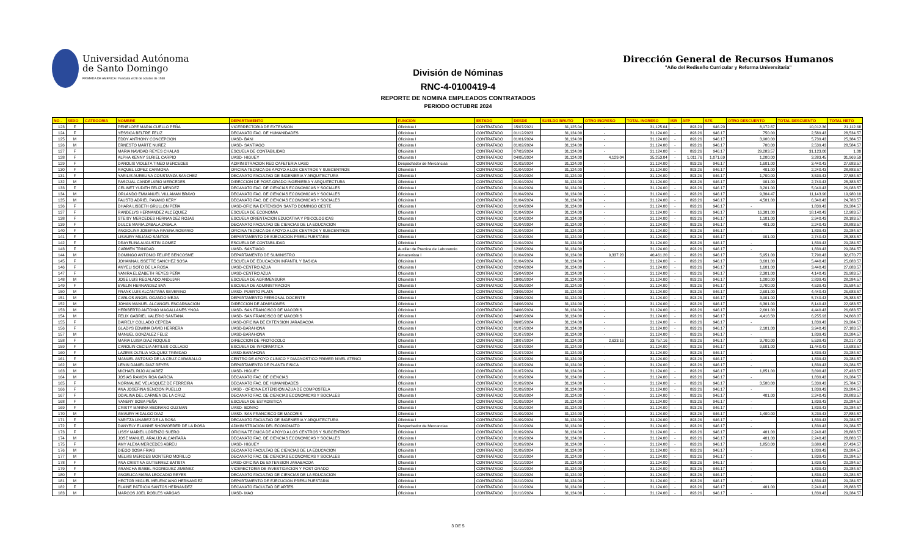Universidad Autónoma
de Santo Domingo
PRIMADA DE AMERICA / Fundada el 28 de octubre de 1538
Dirección General de Recursos Humanos
"Año del Rediseño Curricular y Reforma Universitaria"
División de Nóminas
RNC-4-0100419-4
REPORTE DE NOMINA EMPLEADOS CONTRATADOS
PERIODO OCTUBRE 2024
| NO . | SEXO | CATEGORIA | NOMBRE | DEPARTAMENTO | FUNCION | ESTADO | DESDE | SUELDO BRUTO | OTRO INGRESO | TOTAL INGRESO | ISR | AFP | SFS | OTRO DESCUENTO | TOTAL DESCUENTO | TOTAL NETO |
| --- | --- | --- | --- | --- | --- | --- | --- | --- | --- | --- | --- | --- | --- | --- | --- | --- |
| 123 | F | | PENELOPE MARIA CUELLO PEÑA | VICERRECTORIA DE EXTENSION | Oficinista I | CONTRATADO | 15/07/2021 | 31,125.04 | - | 31,125.04 | - | 893.29 | 946.20 | 8,172.87 | 10,012.36 | 21,112.68 |
| 124 | F | | YESSICA BELTRE FELIZ | DECANATO FAC. DE HUMANIDADES | Oficinista I | CONTRATADO | 01/12/2023 | 31,124.00 | - | 31,124.00 | - | 893.26 | 946.17 | 750.00 | 2,589.43 | 28,534.57 |
| 125 | M | | EDDY ANTHONY CONCEPCION | UASD- BANI | Oficinista I | CONTRATADO | 01/01/2024 | 31,124.00 | - | 31,124.00 | - | 893.26 | 946.17 | 3,900.00 | 5,739.43 | 25,384.57 |
| 126 | M | | ERNESTO MARTE NUÑEZ | UASD- SANTIAGO | Oficinista I | CONTRATADO | 01/02/2024 | 31,124.00 | - | 31,124.00 | - | 893.26 | 946.17 | 700.00 | 2,539.43 | 28,584.57 |
| 127 | F | | MARIA NAVIDAD REYES CHALAS | ESCUELA DE CONTABILIDAD | Oficinista I | CONTRATADO | 07/03/2024 | 31,124.00 | - | 31,124.00 | - | 893.26 | 946.17 | 29,283.57 | 31,123.00 | 1.00 |
| 128 | F | | ALPHA KENNY SURIEL CARPIO | UASD- HIGUEY | Oficinista I | CONTRATADO | 04/05/2024 | 31,124.00 | 4,129.04 | 35,253.04 | - | 1,011.76 | 1,071.69 | 1,200.00 | 3,283.45 | 31,969.59 |
| 129 | F | | DAROLIS VIOLETA TINEO MERCEDES | ADMINISTRACION RED CAFETERIA UASD | Despachador de Mercancias | CONTRATADO | 01/03/2024 | 31,124.00 | - | 31,124.00 | - | 893.26 | 946.17 | 1,601.00 | 3,440.43 | 27,683.57 |
| 130 | F | | RAQUEL LOPEZ CARMONA | OFICINA TECNICA DE APOYO A LOS CENTROS Y SUBCENTROS | Oficinista I | CONTRATADO | 01/04/2024 | 31,124.00 | - | 31,124.00 | - | 893.26 | 946.17 | 401.00 | 2,240.43 | 28,883.57 |
| 131 | F | | YARILIS AURELINA CONSTANZA SANCHEZ | DECANATO FACULTAD DE INGENIERIA Y ARQUITECTURA | Oficinista I | CONTRATADO | 01/04/2024 | 31,124.00 | - | 31,124.00 | - | 893.26 | 946.17 | 1,700.00 | 3,539.43 | 27,584.57 |
| 132 | M | | PASCUAL CANDELARIO MERCEDES | DIRECCION DE POST-GRADO INGENIERIA Y ARQUITECTURA | Oficinista I | CONTRATADO | 01/04/2024 | 31,124.00 | - | 31,124.00 | - | 893.26 | 946.17 | 901.00 | 2,740.43 | 28,383.57 |
| 133 | F | | CELINET YUDITH FELIZ MENDEZ | DECANATO FAC. DE CIENCIAS ECONOMICAS Y SOCIALES | Oficinista I | CONTRATADO | 01/04/2024 | 31,124.00 | - | 31,124.00 | - | 893.26 | 946.17 | 3,201.00 | 5,040.43 | 26,083.57 |
| 134 | M | | ORLANDO EMMANUEL VILLAMAN BRAVO | DECANATO FAC. DE CIENCIAS ECONOMICAS Y SOCIALES | Oficinista I | CONTRATADO | 01/04/2024 | 31,124.00 | - | 31,124.00 | - | 893.26 | 946.17 | 9,304.47 | 11,143.90 | 19,980.10 |
| 135 | M | | FAUSTO ADRIEL PAYANO KERY | DECANATO FAC. DE CIENCIAS ECONOMICAS Y SOCIALES | Oficinista I | CONTRATADO | 01/04/2024 | 31,124.00 | - | 31,124.00 | - | 893.26 | 946.17 | 4,501.00 | 6,340.43 | 24,783.57 |
| 136 | F | | DHARA LISBETH GRULLON PEÑA | UASD-OFICINA EXTENSIÓN SANTO DOMINGO OESTE | Oficinista I | CONTRATADO | 01/04/2024 | 31,124.00 | - | 31,124.00 | - | 893.26 | 946.17 | - | 1,839.43 | 29,284.57 |
| 137 | F | | RANDELYS HERNANDEZ ALCEQUIEZ | ESCUELA DE ECONOMIA | Oficinista I | CONTRATADO | 01/04/2024 | 31,124.00 | - | 31,124.00 | - | 893.26 | 946.17 | 16,301.00 | 18,140.43 | 12,983.57 |
| 138 | F | | STEISY MERCEDES HERNANDEZ ROJAS | ESCUELA ORIENTACION EDUCATIVA Y PSICOLOGICAS | Oficinista I | CONTRATADO | 01/04/2024 | 31,124.00 | - | 31,124.00 | - | 893.26 | 946.17 | 1,101.00 | 2,940.43 | 28,183.57 |
| 139 | F | | DULCE MARIA ZABALA ZABALA | DECANATO FACULTAD DE CIENCIAS DE LA EDUCACION | Oficinista I | CONTRATADO | 01/04/2024 | 31,124.00 | - | 31,124.00 | - | 893.26 | 946.17 | 401.00 | 2,240.43 | 28,883.57 |
| 140 | F | | ANGIOLINA JOSEFINA RIVERA ROSARIO | OFICINA TECNICA DE APOYO A LOS CENTROS Y SUBCENTROS | Oficinista I | CONTRATADO | 01/04/2024 | 31,124.00 | - | 31,124.00 | - | 893.26 | 946.17 | - | 1,839.43 | 29,284.57 |
| 141 | F | | LISAURY MILIANO SANTOS | DEPARTAMENTO DE EJECUCION PRESUPUESTARIA | Oficinista I | CONTRATADO | 01/04/2024 | 31,124.00 | - | 31,124.00 | - | 893.26 | 946.17 | 901.00 | 2,740.43 | 28,383.57 |
| 142 | F | | DRAYELINA AUGUSTIN GOMEZ | ESCUELA DE CONTABILIDAD | Oficinista I | CONTRATADO | 01/04/2024 | 31,124.00 | - | 31,124.00 | - | 893.26 | 946.17 | - | 1,839.43 | 29,284.57 |
| 143 | F | | CARMEN TRINIDAD | UASD- SANTIAGO | Auxiliar de Practica de Laboratotio | CONTRATADO | 12/08/2024 | 31,124.00 | - | 31,124.00 | - | 893.26 | 946.17 | - | 1,839.43 | 29,284.57 |
| 144 | M | | DOMINGO ANTONIO FELIPE BENCOSME | DEPARTAMENTO DE SUMINISTRO | Almacenista I | CONTRATADO | 01/04/2024 | 31,124.00 | 9,337.20 | 40,461.20 | - | 893.26 | 946.17 | 5,951.00 | 7,790.43 | 32,670.77 |
| 145 | F | | JOHANNA LISSETTE SANCHEZ SOSA | ESCUELA DE EDUCACION INFANTIL Y BASICA | Oficinista I | CONTRATADO | 01/04/2024 | 31,124.00 | - | 31,124.00 | - | 893.26 | 946.17 | 3,601.00 | 5,440.43 | 25,683.57 |
| 146 | F | | ANYELI SOTO DE LA ROSA | UASD-CENTRO AZUA | Oficinista I | CONTRATADO | 02/04/2024 | 31,124.00 | - | 31,124.00 | - | 893.26 | 946.17 | 1,601.00 | 3,440.43 | 27,683.57 |
| 147 | F | | YANIRA ELIZABETH REYES PEÑA | UASD-CENTRO AZUA | Oficinista I | CONTRATADO | 05/04/2024 | 31,124.00 | - | 31,124.00 | - | 893.26 | 946.17 | 2,301.00 | 4,140.43 | 26,983.57 |
| 148 | M | | JOSE LUIS REGALADO ANDUJAR | ESCUELA DE AGRIMENSURA | Oficinista I | CONTRATADO | 10/06/2024 | 31,124.00 | - | 31,124.00 | - | 893.26 | 946.17 | 1,000.00 | 2,839.43 | 28,284.57 |
| 149 | F | | EVELIN HERNANDEZ EVA | ESCUELA DE ADMINISTRACION | Oficinista I | CONTRATADO | 01/06/2024 | 31,124.00 | - | 31,124.00 | - | 893.26 | 946.17 | 2,700.00 | 4,539.43 | 26,584.57 |
| 150 | M | | FRANK LUIS ALCANTARA SEVERINO | UASD- PUERTO PLATA | Oficinista I | CONTRATADO | 03/06/2024 | 31,124.00 | - | 31,124.00 | - | 893.26 | 946.17 | 2,601.00 | 4,440.43 | 26,683.57 |
| 151 | M | | CARLOS ANGEL OGANDO MEJIA | DEPARTAMENTO PERSONAL DOCENTE | Oficinista I | CONTRATADO | 03/06/2024 | 31,124.00 | - | 31,124.00 | - | 893.26 | 946.17 | 3,901.00 | 5,740.43 | 25,383.57 |
| 152 | M | | JOHAN MANUEL ALCANGEL ENCARNACION | DIRECCION DE ADMISIONES | Oficinista I | CONTRATADO | 04/06/2024 | 31,124.00 | - | 31,124.00 | - | 893.26 | 946.17 | 6,301.00 | 8,140.43 | 22,983.57 |
| 153 | M | | HERIBERTO ANTONIO MAGALLANES YNOA | UASD- SAN FRANCISCO DE MACORIS | Oficinista I | CONTRATADO | 04/06/2024 | 31,124.00 | - | 31,124.00 | - | 893.26 | 946.17 | 2,601.00 | 4,440.43 | 26,683.57 |
| 154 | M | | FELIX GABRIEL VALERIO SANTANA | UASD- SAN FRANCISCO DE MACORIS | Oficinista I | CONTRATADO | 04/06/2024 | 31,124.00 | - | 31,124.00 | - | 893.26 | 946.17 | 4,416.50 | 6,255.93 | 24,868.07 |
| 155 | F | | DAIRELY COLLADO CEPEDA | UASD-OFICINA DE EXTENSION JARABACOA | Oficinista I | CONTRATADO | 06/05/2024 | 31,124.00 | - | 31,124.00 | - | 893.26 | 946.17 | - | 1,839.43 | 29,284.57 |
| 156 | F | | GLADYS EDWINA DAVID HERRERA | UASD-BARAHONA | Oficinista I | CONTRATADO | 01/07/2024 | 31,124.00 | - | 31,124.00 | - | 893.26 | 946.17 | 2,101.00 | 3,940.43 | 27,183.57 |
| 157 | M | | MANUEL GONZALEZ FELIZ | UASD-BARAHONA | Oficinista I | CONTRATADO | 01/07/2024 | 31,124.00 | - | 31,124.00 | - | 893.26 | 946.17 | - | 1,839.43 | 29,284.57 |
| 158 | F | | MARIA LUISA DIAZ ROQUES | DIRECCION DE PROTOCOLO | Oficinista I | CONTRATADO | 10/07/2024 | 31,124.00 | 2,633.16 | 33,757.16 | - | 893.26 | 946.17 | 3,700.00 | 5,539.43 | 28,217.73 |
| 159 | F | | CAROLIN CECILIA ARTILES COLLADO | ESCUELA DE INFORMATICA | Oficinista I | CONTRATADO | 01/07/2024 | 31,124.00 | - | 31,124.00 | - | 893.26 | 946.17 | 9,601.00 | 11,440.43 | 19,683.57 |
| 160 | F | | LAZIRIS OLTILIA VOLQUEZ TRINIDAD | UASD-BARAHONA | Oficinista I | CONTRATADO | 01/07/2024 | 31,124.00 | - | 31,124.00 | - | 893.26 | 946.17 | - | 1,839.43 | 29,284.57 |
| 161 | F | | MANUEL ANTONIO DE LA CRUZ CARABALLO | CENTRO DE APOYO CLINICO Y DIAGNOSTICO PRIMER NIVEL ATENCI | Oficinista I | CONTRATADO | 01/07/2024 | 31,124.00 | - | 31,124.00 | - | 893.26 | 946.17 | - | 1,839.43 | 29,284.57 |
| 162 | M | | LENIN DANIEL DIAZ REYES | DEPARTAMENTO DE PLANTA FISICA | Oficinista I | CONTRATADO | 01/07/2024 | 31,124.00 | - | 31,124.00 | - | 893.26 | 946.17 | - | 1,839.43 | 29,284.57 |
| 163 | M | | MICHAEL RIJO ALVAREZ | UASD- HIGUEY | Oficinista I | CONTRATADO | 01/07/2024 | 31,124.00 | - | 31,124.00 | - | 893.26 | 946.17 | 1,851.00 | 3,690.43 | 27,433.57 |
| 164 | M | | JOSIAS RAMON ROA GARCIA | DECANATO FAC. DE CIENCIAS | Oficinista I | CONTRATADO | 01/09/2024 | 31,124.00 | - | 31,124.00 | - | 893.26 | 946.17 | - | 1,839.43 | 29,284.57 |
| 165 | F | | NORMALINE VELASQUEZ DE FERREIRA | DECANATO FAC. DE HUMANIDADES | Oficinista I | CONTRATADO | 01/09/2024 | 31,124.00 | - | 31,124.00 | - | 893.26 | 946.17 | 3,500.00 | 5,339.43 | 25,784.57 |
| 166 | F | | ANA JOSEFINA SENCION PUELLO | UASD - OFICINA EXTENSIÓN AZUA DE COMPOSTELA | Oficinista I | CONTRATADO | 01/09/2024 | 31,124.00 | - | 31,124.00 | - | 893.26 | 946.17 | - | 1,839.43 | 29,284.57 |
| 167 | F | | ODALINA DEL CARMEN DE LA CRUZ | DECANATO FAC. DE CIENCIAS ECONOMICAS Y SOCIALES | Oficinista I | CONTRATADO | 01/09/2024 | 31,124.00 | - | 31,124.00 | - | 893.26 | 946.17 | 401.00 | 2,240.43 | 28,883.57 |
| 168 | F | | YANERY SOSA PEÑA | ESCUELA DE ESTADISTICA | Oficinista I | CONTRATADO | 01/09/2024 | 31,124.00 | - | 31,124.00 | - | 893.26 | 946.17 | - | 1,839.43 | 29,284.57 |
| 169 | F | | CRISTY MARINA MEDRANO GUZMAN | UASD- BONAO | Oficinista I | CONTRATADO | 01/09/2024 | 31,124.00 | - | 31,124.00 | - | 893.26 | 946.17 | - | 1,839.43 | 29,284.57 |
| 170 | M | | AMAURY HIDALGO DIAZ | UASD- SAN FRANCISCO DE MACORIS | Oficinista I | CONTRATADO | 01/09/2024 | 31,124.00 | - | 31,124.00 | - | 893.26 | 946.17 | 1,400.00 | 3,239.43 | 27,884.57 |
| 171 | F | | YARITZA LINAREZ DE LA ROSA | DECANATO FACULTAD DE INGENIERIA Y ARQUITECTURA | Oficinista I | CONTRATADO | 01/09/2024 | 31,124.00 | - | 31,124.00 | - | 893.26 | 946.17 | - | 1,839.43 | 29,284.57 |
| 172 | F | | DANYELY ELAINNE SHOWOERER DE LA ROSA | ADMINISTRACION DEL ECONOMATO | Despachador de Mercancias | CONTRATADO | 01/10/2024 | 31,124.00 | - | 31,124.00 | - | 893.26 | 946.17 | - | 1,839.43 | 29,284.57 |
| 173 | F | | LISSY MARIEL LORENZO SUERO | OFICINA TECNICA DE APOYO A LOS CENTROS Y SUBCENTROS | Oficinista I | CONTRATADO | 01/09/2024 | 31,124.00 | - | 31,124.00 | - | 893.26 | 946.17 | 401.00 | 2,240.43 | 28,883.57 |
| 174 | M | | JOSE MANUEL ARAUJO ALCANTARA | DECANATO FAC. DE CIENCIAS ECONOMICAS Y SOCIALES | Oficinista I | CONTRATADO | 01/09/2024 | 31,124.00 | - | 31,124.00 | - | 893.26 | 946.17 | 401.00 | 2,240.43 | 28,883.57 |
| 175 | F | | AMY ALEXA MERCEDES ABREU | UASD- HIGUEY | Oficinista I | CONTRATADO | 01/09/2024 | 31,124.00 | - | 31,124.00 | - | 893.26 | 946.17 | 1,850.00 | 3,689.43 | 27,434.57 |
| 176 | M | | DIEGO SOSA FRIAS | DECANATO FACULTAD DE CIENCIAS DE LA EDUCACION | Oficinista I | CONTRATADO | 01/09/2024 | 31,124.00 | - | 31,124.00 | - | 893.26 | 946.17 | - | 1,839.43 | 29,284.57 |
| 177 | M | | MELVIS MERIDES MONTERO MORILLO | DECANATO FAC. DE CIENCIAS ECONOMICAS Y SOCIALES | Oficinista I | CONTRATADO | 01/10/2024 | 31,124.00 | - | 31,124.00 | - | 893.26 | 946.17 | - | 1,839.43 | 29,284.57 |
| 178 | F | | ANA CRISTINA GUTIERREZ BATISTA | UASD-OFICINA DE EXTENSION JARABACOA | Oficinista I | CONTRATADO | 01/10/2024 | 31,124.00 | - | 31,124.00 | - | 893.26 | 946.17 | - | 1,839.43 | 29,284.57 |
| 179 | F | | ARANCHA ISABEL RODRIGUEZ JIMENEZ | VICERECTORIA DE INVESTIGACION Y POST GRADO | Oficinista I | CONTRATADO | 01/10/2024 | 31,124.00 | - | 31,124.00 | - | 893.26 | 946.17 | - | 1,839.43 | 29,284.57 |
| 180 | F | | ANGELICA MARIA LEOCADIO REYES | DECANATO FACULTAD DE CIENCIAS DE LA EDUCACION | Oficinista I | CONTRATADO | 01/10/2024 | 31,124.00 | - | 31,124.00 | - | 893.26 | 946.17 | - | 1,839.43 | 29,284.57 |
| 181 | M | | HECTOR MIGUEL MELENCIANO HERNANDEZ | DEPARTAMENTO DE EJECUCION PRESUPUESTARIA | Oficinista I | CONTRATADO | 01/10/2024 | 31,124.00 | - | 31,124.00 | - | 893.26 | 946.17 | - | 1,839.43 | 29,284.57 |
| 182 | F | | ELAINE PATRICIA SANTOS HERNANDEZ | DECANATO FACULTAD DE ARTES | Oficinista I | CONTRATADO | 01/10/2024 | 31,124.00 | - | 31,124.00 | - | 893.26 | 946.17 | 401.00 | 2,240.43 | 28,883.57 |
| 183 | M | | MARCOS JOEL ROBLES VARGAS | UASD- MAO | Oficinista I | CONTRATADO | 01/10/2024 | 31,124.00 | - | 31,124.00 | - | 893.26 | 946.17 | - | 1,839.43 | 29,284.57 |
3 DE 5